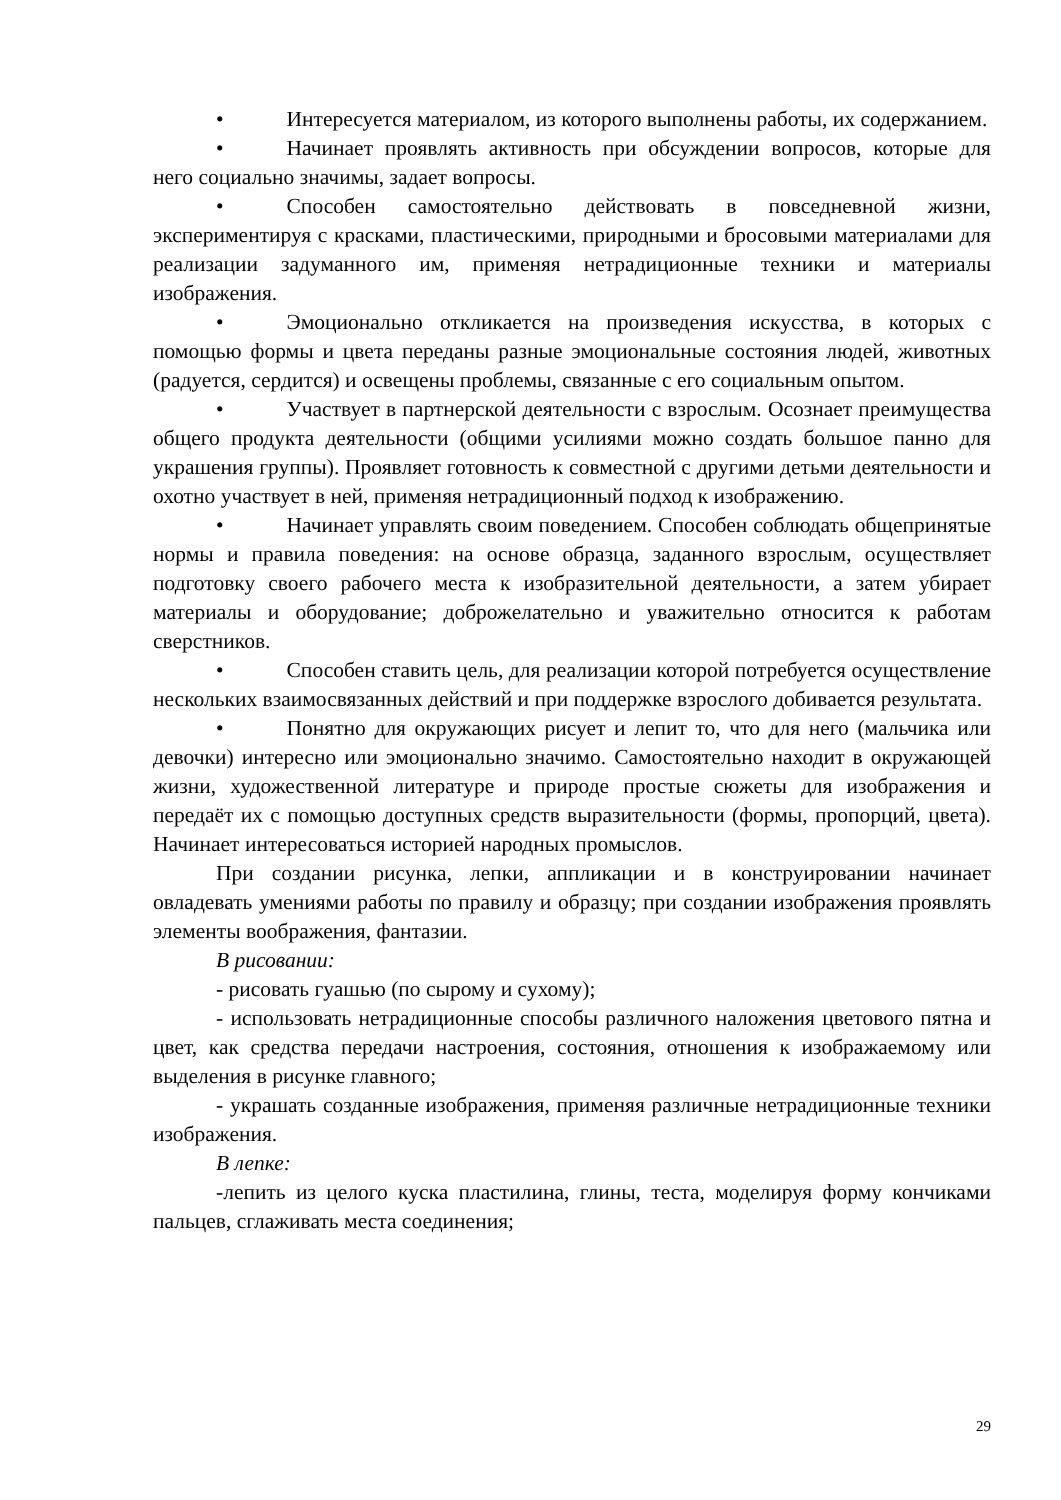• Интересуется материалом, из которого выполнены работы, их содержанием.
• Начинает проявлять активность при обсуждении вопросов, которые для него социально значимы, задает вопросы.
• Способен самостоятельно действовать в повседневной жизни, экспериментируя с красками, пластическими, природными и бросовыми материалами для реализации задуманного им, применяя нетрадиционные техники и материалы изображения.
• Эмоционально откликается на произведения искусства, в которых с помощью формы и цвета переданы разные эмоциональные состояния людей, животных (радуется, сердится) и освещены проблемы, связанные с его социальным опытом.
• Участвует в партнерской деятельности с взрослым. Осознает преимущества общего продукта деятельности (общими усилиями можно создать большое панно для украшения группы). Проявляет готовность к совместной с другими детьми деятельности и охотно участвует в ней, применяя нетрадиционный подход к изображению.
• Начинает управлять своим поведением. Способен соблюдать общепринятые нормы и правила поведения: на основе образца, заданного взрослым, осуществляет подготовку своего рабочего места к изобразительной деятельности, а затем убирает материалы и оборудование; доброжелательно и уважительно относится к работам сверстников.
• Способен ставить цель, для реализации которой потребуется осуществление нескольких взаимосвязанных действий и при поддержке взрослого добивается результата.
• Понятно для окружающих рисует и лепит то, что для него (мальчика или девочки) интересно или эмоционально значимо. Самостоятельно находит в окружающей жизни, художественной литературе и природе простые сюжеты для изображения и передаёт их с помощью доступных средств выразительности (формы, пропорций, цвета). Начинает интересоваться историей народных промыслов.
При создании рисунка, лепки, аппликации и в конструировании начинает овладевать умениями работы по правилу и образцу; при создании изображения проявлять элементы воображения, фантазии.
В рисовании:
- рисовать гуашью (по сырому и сухому);
- использовать нетрадиционные способы различного наложения цветового пятна и цвет, как средства передачи настроения, состояния, отношения к изображаемому или выделения в рисунке главного;
- украшать созданные изображения, применяя различные нетрадиционные техники изображения.
В лепке:
-лепить из целого куска пластилина, глины, теста, моделируя форму кончиками пальцев, сглаживать места соединения;
29